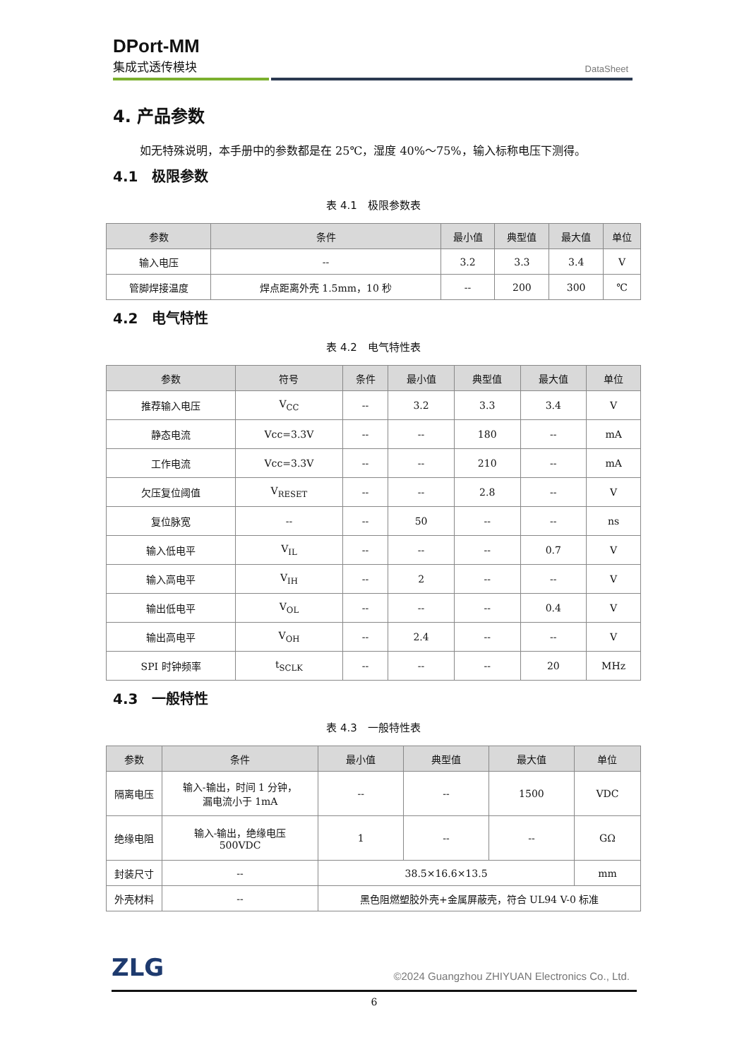DPort-MM
集成式透传模块
DataSheet
4. 产品参数
如无特殊说明，本手册中的参数都是在 25℃，湿度 40%～75%，输入标称电压下测得。
4.1　极限参数
表 4.1　极限参数表
| 参数 | 条件 | 最小值 | 典型值 | 最大值 | 单位 |
| --- | --- | --- | --- | --- | --- |
| 输入电压 | -- | 3.2 | 3.3 | 3.4 | V |
| 管脚焊接温度 | 焊点距离外壳 1.5mm，10 秒 | -- | 200 | 300 | ℃ |
4.2　电气特性
表 4.2　电气特性表
| 参数 | 符号 | 条件 | 最小值 | 典型值 | 最大值 | 单位 |
| --- | --- | --- | --- | --- | --- | --- |
| 推荐输入电压 | V<sub>CC</sub> | -- | 3.2 | 3.3 | 3.4 | V |
| 静态电流 | Vcc=3.3V | -- | -- | 180 | -- | mA |
| 工作电流 | Vcc=3.3V | -- | -- | 210 | -- | mA |
| 欠压复位阈值 | V<sub>RESET</sub> | -- | -- | 2.8 | -- | V |
| 复位脉宽 | -- | -- | 50 | -- | -- | ns |
| 输入低电平 | V<sub>IL</sub> | -- | -- | -- | 0.7 | V |
| 输入高电平 | V<sub>IH</sub> | -- | 2 | -- | -- | V |
| 输出低电平 | V<sub>OL</sub> | -- | -- | -- | 0.4 | V |
| 输出高电平 | V<sub>OH</sub> | -- | 2.4 | -- | -- | V |
| SPI 时钟频率 | t<sub>SCLK</sub> | -- | -- | -- | 20 | MHz |
4.3　一般特性
表 4.3　一般特性表
| 参数 | 条件 | 最小值 | 典型值 | 最大值 | 单位 |
| --- | --- | --- | --- | --- | --- |
| 隔离电压 | 输入-输出，时间 1 分钟， 漏电流小于 1mA | -- | -- | 1500 | VDC |
| 绝缘电阻 | 输入-输出，绝缘电压 500VDC | 1 | -- | -- | GΩ |
| 封装尺寸 | -- | 38.5×16.6×13.5 | | | mm |
| 外壳材料 | -- | 黑色阻燃塑胶外壳+金属屏蔽壳，符合 UL94 V-0 标准 | | | |
ZLG
©2024 Guangzhou ZHIYUAN Electronics Co., Ltd.
6